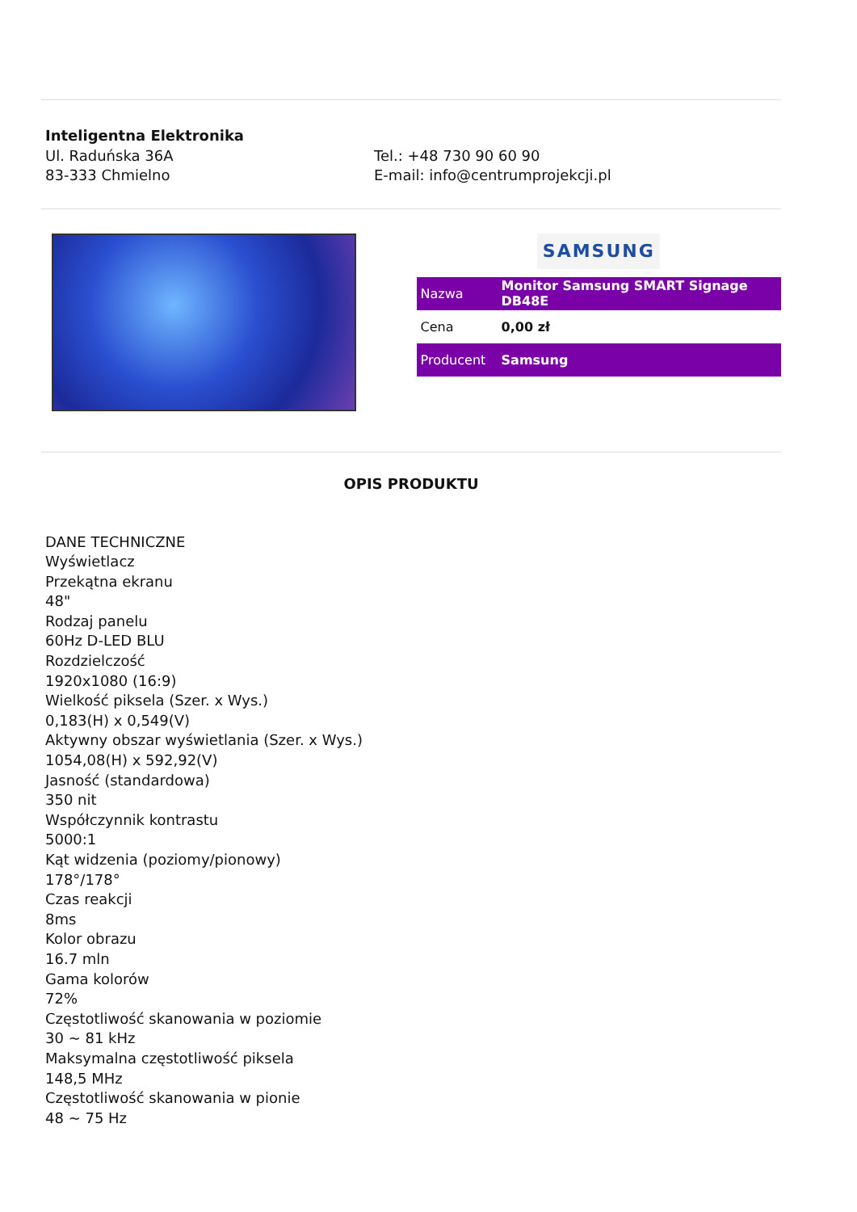Inteligentna Elektronika
Ul. Raduńska 36A
83-333 Chmielno
Tel.: +48 730 90 60 90
E-mail: info@centrumprojekcji.pl
SAMSUNG
| Nazwa | Monitor Samsung SMART Signage DB48E |
| Cena | 0,00 zł |
| Producent | Samsung |
OPIS PRODUKTU
DANE TECHNICZNE
Wyświetlacz
Przekątna ekranu
48"
Rodzaj panelu
60Hz D-LED BLU
Rozdzielczość
1920x1080 (16:9)
Wielkość piksela (Szer. x Wys.)
0,183(H) x 0,549(V)
Aktywny obszar wyświetlania (Szer. x Wys.)
1054,08(H) x 592,92(V)
Jasność (standardowa)
350 nit
Współczynnik kontrastu
5000:1
Kąt widzenia (poziomy/pionowy)
178°/178°
Czas reakcji
8ms
Kolor obrazu
16.7 mln
Gama kolorów
72%
Częstotliwość skanowania w poziomie
30 ~ 81 kHz
Maksymalna częstotliwość piksela
148,5 MHz
Częstotliwość skanowania w pionie
48 ~ 75 Hz